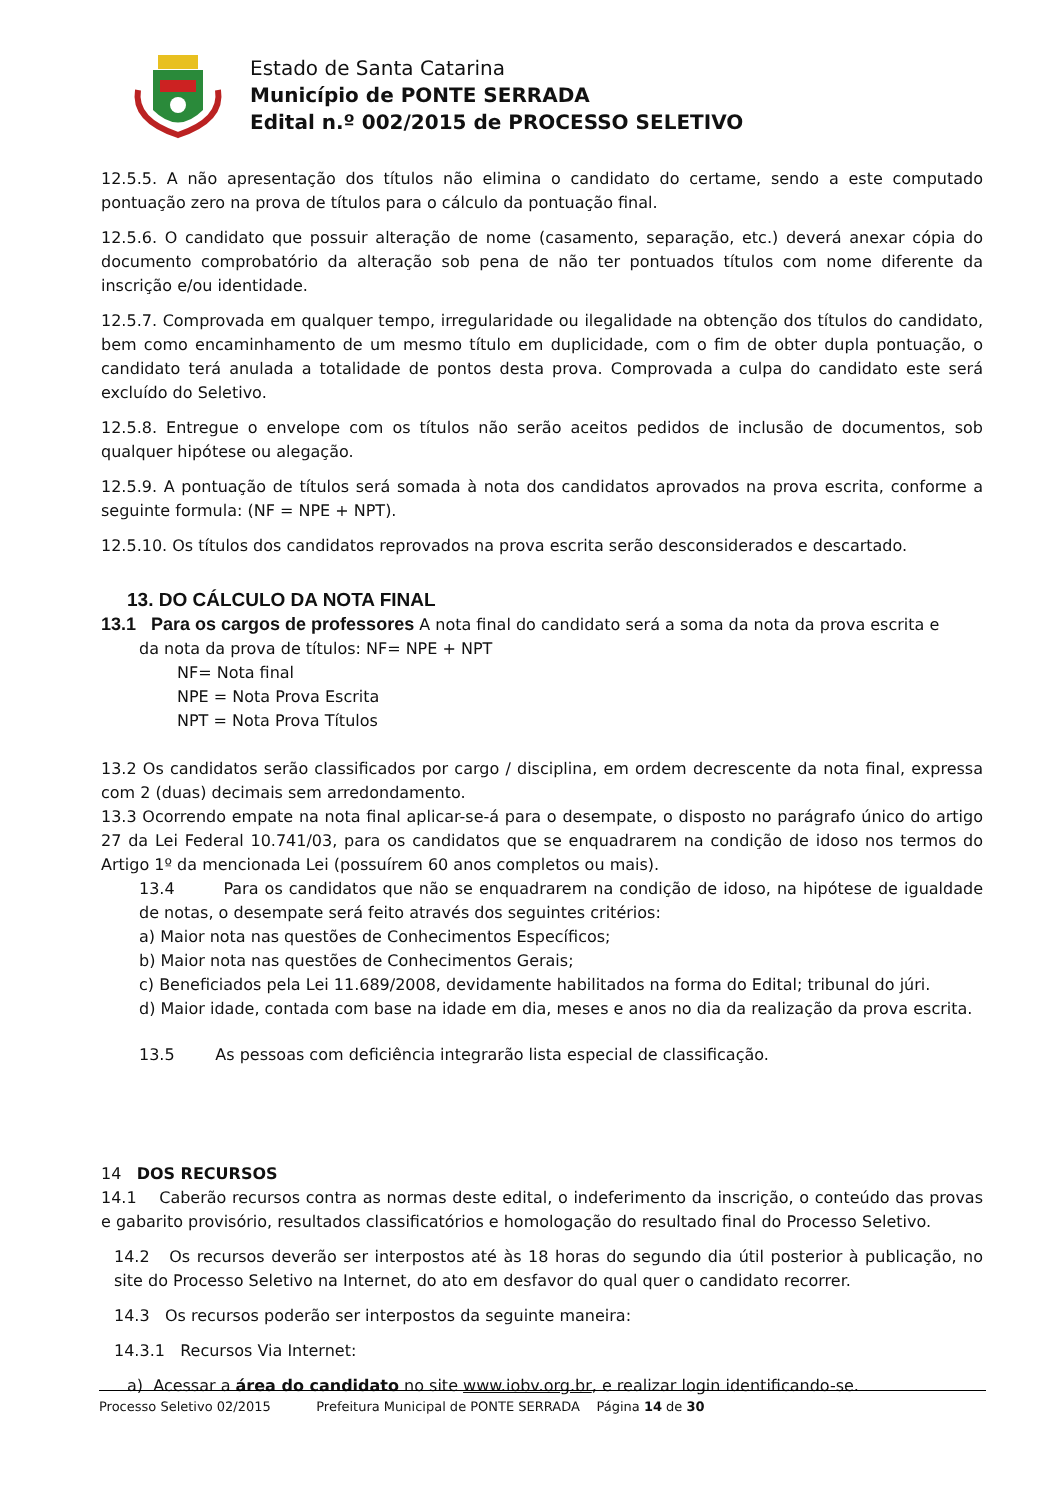Estado de Santa Catarina
Município de PONTE SERRADA
Edital n.º 002/2015 de PROCESSO SELETIVO
12.5.5. A não apresentação dos títulos não elimina o candidato do certame, sendo a este computado pontuação zero na prova de títulos para o cálculo da pontuação final.
12.5.6. O candidato que possuir alteração de nome (casamento, separação, etc.) deverá anexar cópia do documento comprobatório da alteração sob pena de não ter pontuados títulos com nome diferente da inscrição e/ou identidade.
12.5.7. Comprovada em qualquer tempo, irregularidade ou ilegalidade na obtenção dos títulos do candidato, bem como encaminhamento de um mesmo título em duplicidade, com o fim de obter dupla pontuação, o candidato terá anulada a totalidade de pontos desta prova. Comprovada a culpa do candidato este será excluído do Seletivo.
12.5.8. Entregue o envelope com os títulos não serão aceitos pedidos de inclusão de documentos, sob qualquer hipótese ou alegação.
12.5.9. A pontuação de títulos será somada à nota dos candidatos aprovados na prova escrita, conforme a seguinte formula: (NF = NPE + NPT).
12.5.10. Os títulos dos candidatos reprovados na prova escrita serão desconsiderados e descartado.
13. DO CÁLCULO DA NOTA FINAL
13.1 Para os cargos de professores A nota final do candidato será a soma da nota da prova escrita e
da nota da prova de títulos: NF= NPE + NPT
NF= Nota final
NPE = Nota Prova Escrita
NPT = Nota Prova Títulos
13.2 Os candidatos serão classificados por cargo / disciplina, em ordem decrescente da nota final, expressa com 2 (duas) decimais sem arredondamento.
13.3 Ocorrendo empate na nota final aplicar-se-á para o desempate, o disposto no parágrafo único do artigo 27 da Lei Federal 10.741/03, para os candidatos que se enquadrarem na condição de idoso nos termos do Artigo 1º da mencionada Lei (possuírem 60 anos completos ou mais).
13.4 Para os candidatos que não se enquadrarem na condição de idoso, na hipótese de igualdade de notas, o desempate será feito através dos seguintes critérios:
a) Maior nota nas questões de Conhecimentos Específicos;
b) Maior nota nas questões de Conhecimentos Gerais;
c) Beneficiados pela Lei 11.689/2008, devidamente habilitados na forma do Edital; tribunal do júri.
d) Maior idade, contada com base na idade em dia, meses e anos no dia da realização da prova escrita.
13.5 As pessoas com deficiência integrarão lista especial de classificação.
14 DOS RECURSOS
14.1 Caberão recursos contra as normas deste edital, o indeferimento da inscrição, o conteúdo das provas e gabarito provisório, resultados classificatórios e homologação do resultado final do Processo Seletivo.
14.2 Os recursos deverão ser interpostos até às 18 horas do segundo dia útil posterior à publicação, no site do Processo Seletivo na Internet, do ato em desfavor do qual quer o candidato recorrer.
14.3 Os recursos poderão ser interpostos da seguinte maneira:
14.3.1 Recursos Via Internet:
a) Acessar a área do candidato no site www.iobv.org.br, e realizar login identificando-se.
Processo Seletivo 02/2015 Prefeitura Municipal de PONTE SERRADA Página 14 de 30